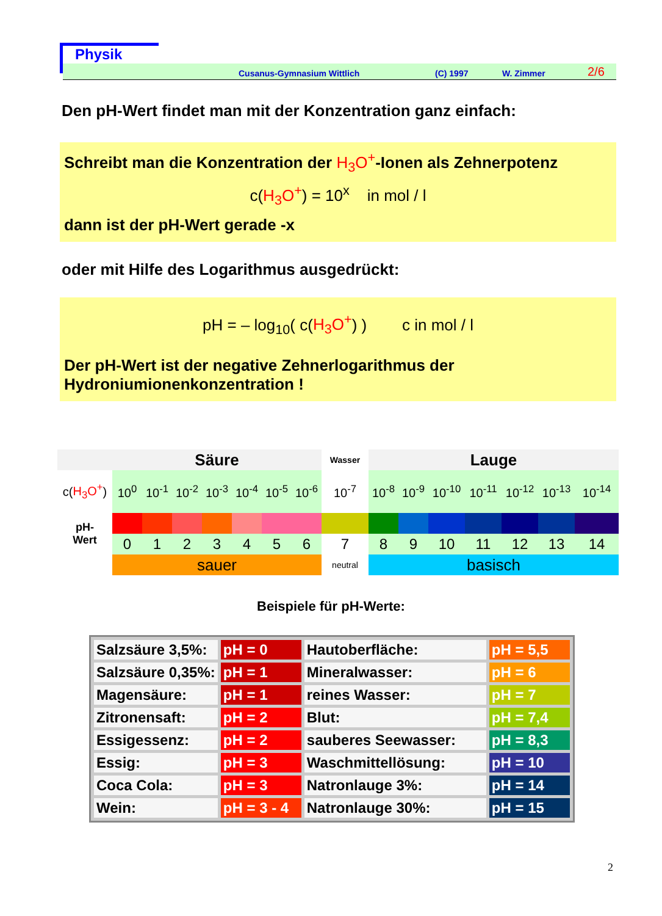Physik
Cusanus-Gymnasium Wittlich (C) 1997 W. Zimmer 2/6
Den pH-Wert findet man mit der Konzentration ganz einfach:
Schreibt man die Konzentration der H<sub>3</sub>O<sup>+</sup>-Ionen als Zehnerpotenz
c(H<sub>3</sub>O<sup>+</sup>) = 10<sup>x</sup> in mol / l
dann ist der pH-Wert gerade -x
oder mit Hilfe des Logarithmus ausgedrückt:
pH = – log<sub>10</sub>( c(H<sub>3</sub>O<sup>+</sup>) ) c in mol / l
Der pH-Wert ist der negative Zehnerlogarithmus der Hydroniumionenkonzentration !
| | Säure | | | | | | | Wasser | Lauge | | | | | | |
| c( H<sub>3</sub>O<sup>+</sup> ) | 10<sup>0</sup> | 10<sup>-1</sup> | 10<sup>-2</sup> | 10<sup>-3</sup> | 10<sup>-4</sup> | 10<sup>-5</sup> | 10<sup>-6</sup> | 10<sup>-7</sup> | 10<sup>-8</sup> | 10<sup>-9</sup> | 10<sup>-10</sup> | 10<sup>-11</sup> | 10<sup>-12</sup> | 10<sup>-13</sup> | 10<sup>-14</sup> |
| pH- Wert | | | | | | | | | | | | | | | |
| | 0 | 1 | 2 | 3 | 4 | 5 | 6 | 7 | 8 | 9 | 10 | 11 | 12 | 13 | 14 |
| | sauer | | | | | | | neutral | basisch | | | | | | |
Beispiele für pH-Werte:
| Salzsäure 3,5%: | pH = 0 | Hautoberfläche: | pH = 5,5 |
| Salzsäure 0,35%: | pH = 1 | Mineralwasser: | pH = 6 |
| Magensäure: | pH = 1 | reines Wasser: | pH = 7 |
| Zitronensaft: | pH = 2 | Blut: | pH = 7,4 |
| Essigessenz: | pH = 2 | sauberes Seewasser: | pH = 8,3 |
| Essig: | pH = 3 | Waschmittellösung: | pH = 10 |
| Coca Cola: | pH = 3 | Natronlauge 3%: | pH = 14 |
| Wein: | pH = 3 - 4 | Natronlauge 30%: | pH = 15 |
2